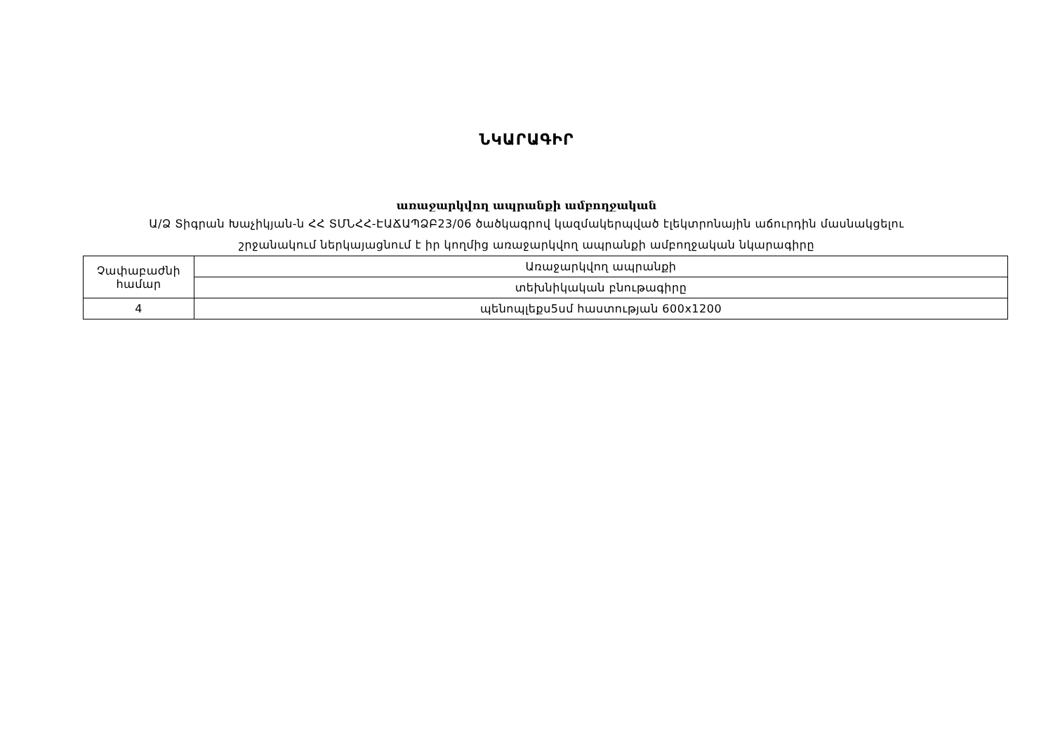ՆԿԱՐԱԳԻՐ
առաջարկվող ապրանքի ամբողջական
Ա/Ձ Տիգրան Խաչիկյան-ն ՀՀ ՏՄՆՀՀ-ԷԱՃԱՊՁԲ23/06 ծածկագրով կազմակերպված էլեկտրոնային աճուրդին մասնակցելու
շրջանակում ներկայացնում է իր կողմից առաջարկվող ապրանքի ամբողջական նկարագիրը
| Չափաբաժնի համար | Առաջարկվող ապրանքի |
| | տեխնիկական բնութագիրը |
| 4 | պենոպլեքս5սմ հաստության 600x1200 |